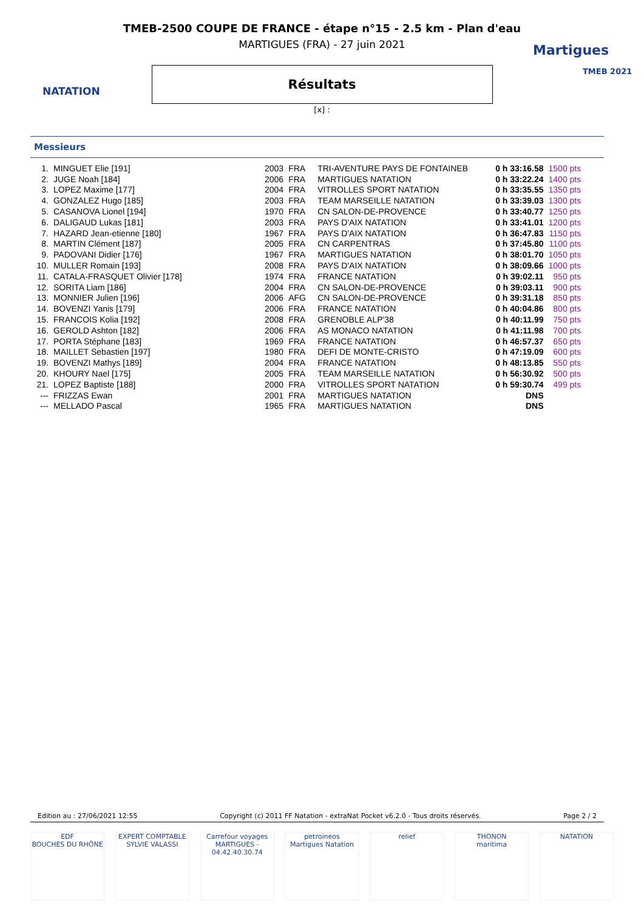NATATION
Martigues
TMEB 2021
TMEB-2500 COUPE DE FRANCE - étape n°15 - 2.5 km - Plan d'eau
MARTIGUES (FRA) - 27 juin 2021
Résultats
[x] :
Messieurs
| 1. | MINGUET Elie [191] | 2003 | FRA | TRI-AVENTURE PAYS DE FONTAINEB | 0 h 33:16.58 | 1500 pts |
| 2. | JUGE Noah [184] | 2006 | FRA | MARTIGUES NATATION | 0 h 33:22.24 | 1400 pts |
| 3. | LOPEZ Maxime [177] | 2004 | FRA | VITROLLES SPORT NATATION | 0 h 33:35.55 | 1350 pts |
| 4. | GONZALEZ Hugo [185] | 2003 | FRA | TEAM MARSEILLE NATATION | 0 h 33:39.03 | 1300 pts |
| 5. | CASANOVA Lionel [194] | 1970 | FRA | CN SALON-DE-PROVENCE | 0 h 33:40.77 | 1250 pts |
| 6. | DALIGAUD Lukas [181] | 2003 | FRA | PAYS D'AIX NATATION | 0 h 33:41.01 | 1200 pts |
| 7. | HAZARD Jean-etienne [180] | 1967 | FRA | PAYS D'AIX NATATION | 0 h 36:47.83 | 1150 pts |
| 8. | MARTIN Clément [187] | 2005 | FRA | CN CARPENTRAS | 0 h 37:45.80 | 1100 pts |
| 9. | PADOVANI Didier [176] | 1967 | FRA | MARTIGUES NATATION | 0 h 38:01.70 | 1050 pts |
| 10. | MULLER Romain [193] | 2008 | FRA | PAYS D'AIX NATATION | 0 h 38:09.66 | 1000 pts |
| 11. | CATALA-FRASQUET Olivier [178] | 1974 | FRA | FRANCE NATATION | 0 h 39:02.11 | 950 pts |
| 12. | SORITA Liam [186] | 2004 | FRA | CN SALON-DE-PROVENCE | 0 h 39:03.11 | 900 pts |
| 13. | MONNIER Julien [196] | 2006 | AFG | CN SALON-DE-PROVENCE | 0 h 39:31.18 | 850 pts |
| 14. | BOVENZI Yanis [179] | 2006 | FRA | FRANCE NATATION | 0 h 40:04.86 | 800 pts |
| 15. | FRANCOIS Kolia [192] | 2008 | FRA | GRENOBLE ALP'38 | 0 h 40:11.99 | 750 pts |
| 16. | GEROLD Ashton [182] | 2006 | FRA | AS MONACO NATATION | 0 h 41:11.98 | 700 pts |
| 17. | PORTA Stéphane [183] | 1969 | FRA | FRANCE NATATION | 0 h 46:57.37 | 650 pts |
| 18. | MAILLET Sebastien [197] | 1980 | FRA | DEFI DE MONTE-CRISTO | 0 h 47:19.09 | 600 pts |
| 19. | BOVENZI Mathys [189] | 2004 | FRA | FRANCE NATATION | 0 h 48:13.85 | 550 pts |
| 20. | KHOURY Nael [175] | 2005 | FRA | TEAM MARSEILLE NATATION | 0 h 56:30.92 | 500 pts |
| 21. | LOPEZ Baptiste [188] | 2000 | FRA | VITROLLES SPORT NATATION | 0 h 59:30.74 | 499 pts |
| --- | FRIZZAS Ewan | 2001 | FRA | MARTIGUES NATATION | DNS | |
| --- | MELLADO Pascal | 1965 | FRA | MARTIGUES NATATION | DNS | |
Edition au : 27/06/2021 12:55 Copyright (c) 2011 FF Natation - extraNat Pocket v6.2.0 - Tous droits réservés. Page 2 / 2
EDF
BOUCHES DU RHÔNE
EXPERT COMPTABLE
SYLVIE VALASSI
Carrefour voyages
MARTIGUES - 04.42.40.30.74
petroineos
Martigues Natation
relief THONON
maritima
NATATION